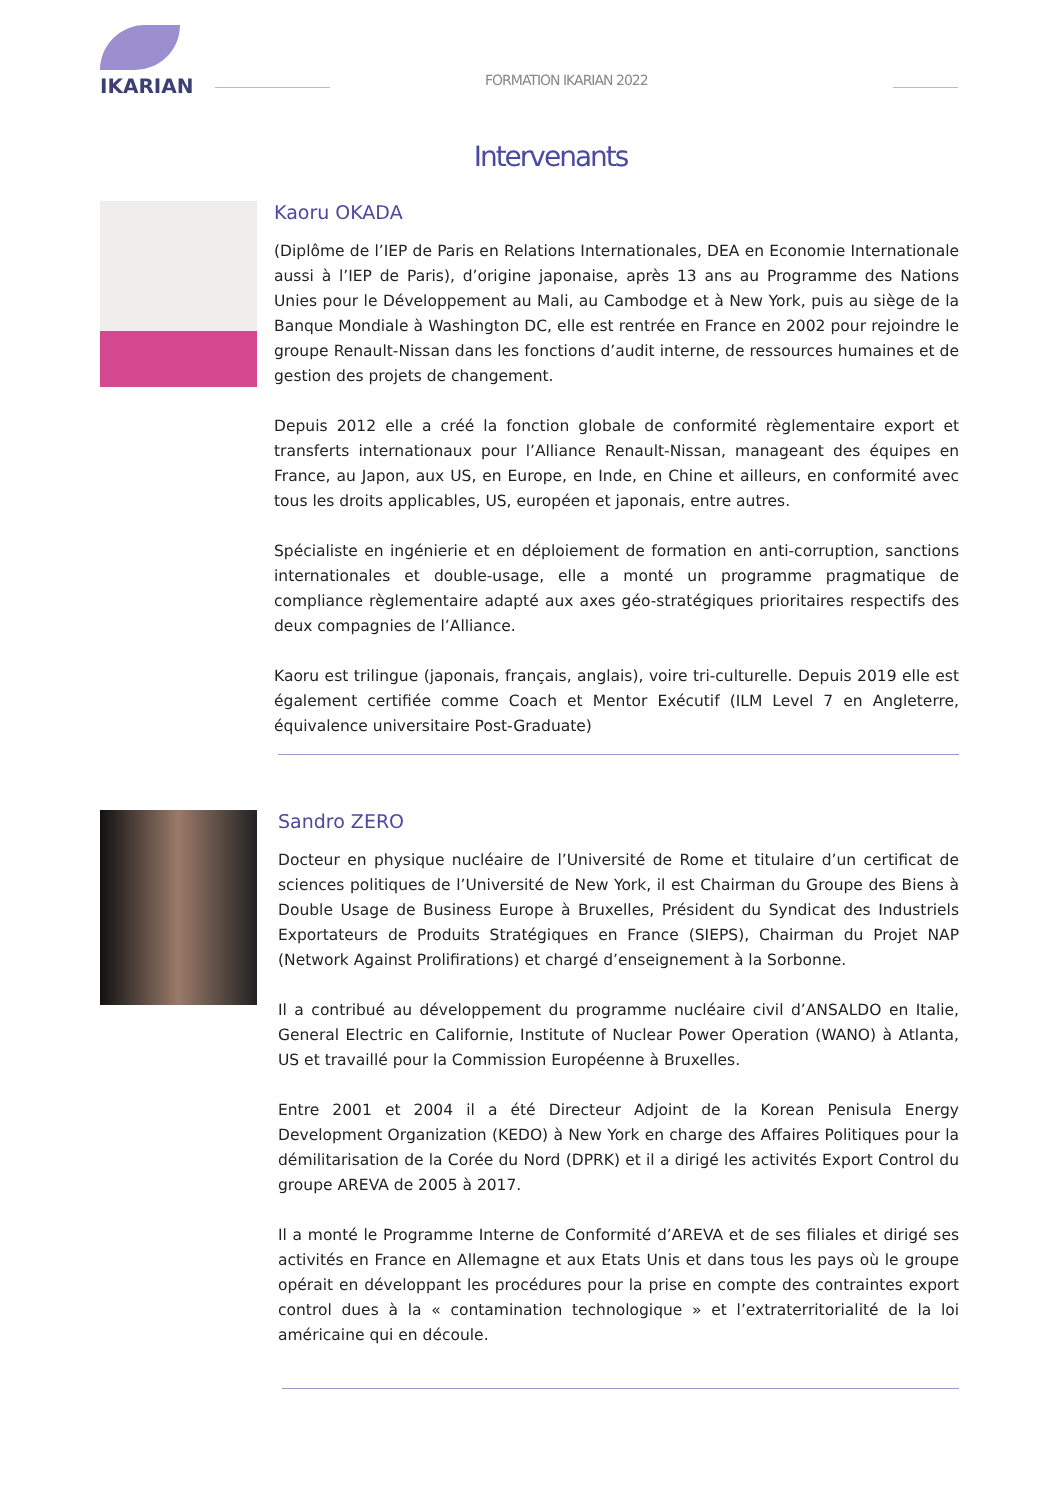IKARIAN
FORMATION IKARIAN 2022
Intervenants
Kaoru OKADA
(Diplôme de l’IEP de Paris en Relations Internationales, DEA en Economie Internationale aussi à l’IEP de Paris), d’origine japonaise, après 13 ans au Programme des Nations Unies pour le Développement au Mali, au Cambodge et à New York, puis au siège de la Banque Mondiale à Washington DC, elle est rentrée en France en 2002 pour rejoindre le groupe Renault-Nissan dans les fonctions d’audit interne, de ressources humaines et de gestion des projets de changement.
Depuis 2012 elle a créé la fonction globale de conformité règlementaire export et transferts internationaux pour l’Alliance Renault-Nissan, manageant des équipes en France, au Japon, aux US, en Europe, en Inde, en Chine et ailleurs, en conformité avec tous les droits applicables, US, européen et japonais, entre autres.
Spécialiste en ingénierie et en déploiement de formation en anti-corruption, sanctions internationales et double-usage, elle a monté un programme pragmatique de compliance règlementaire adapté aux axes géo-stratégiques prioritaires respectifs des deux compagnies de l’Alliance.
Kaoru est trilingue (japonais, français, anglais), voire tri-culturelle. Depuis 2019 elle est également certifiée comme Coach et Mentor Exécutif (ILM Level 7 en Angleterre, équivalence universitaire Post-Graduate)
Sandro ZERO
Docteur en physique nucléaire de l’Université de Rome et titulaire d’un certificat de sciences politiques de l’Université de New York, il est Chairman du Groupe des Biens à Double Usage de Business Europe à Bruxelles, Président du Syndicat des Industriels Exportateurs de Produits Stratégiques en France (SIEPS), Chairman du Projet NAP (Network Against Prolifirations) et chargé d’enseignement à la Sorbonne.
Il a contribué au développement du programme nucléaire civil d’ANSALDO en Italie, General Electric en Californie, Institute of Nuclear Power Operation (WANO) à Atlanta, US et travaillé pour la Commission Européenne à Bruxelles.
Entre 2001 et 2004 il a été Directeur Adjoint de la Korean Penisula Energy Development Organization (KEDO) à New York en charge des Affaires Politiques pour la démilitarisation de la Corée du Nord (DPRK) et il a dirigé les activités Export Control du groupe AREVA de 2005 à 2017.
Il a monté le Programme Interne de Conformité d’AREVA et de ses filiales et dirigé ses activités en France en Allemagne et aux Etats Unis et dans tous les pays où le groupe opérait en développant les procédures pour la prise en compte des contraintes export control dues à la « contamination technologique » et l’extraterritorialité de la loi américaine qui en découle.